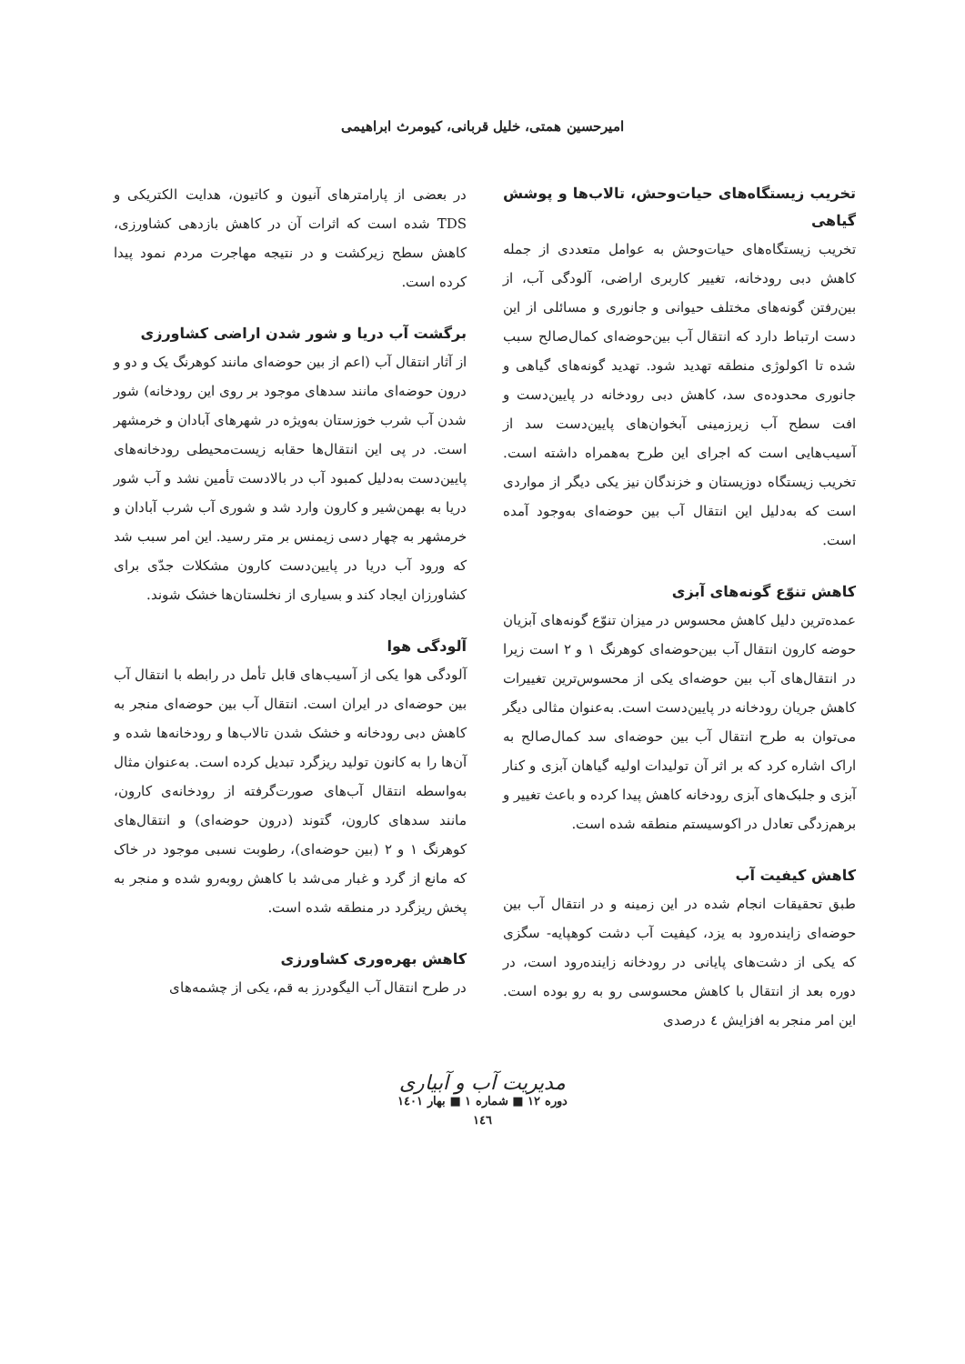امیرحسین همتی، خلیل قربانی، کیومرث ابراهیمی
تخریب زیستگاه‌های حیات‌وحش، تالاب‌ها و پوشش گیاهی
تخریب زیستگاه‌های حیات‌وحش به عوامل متعددی از جمله کاهش دبی رودخانه، تغییر کاربری اراضی، آلودگی آب، از بین‌رفتن گونه‌های مختلف حیوانی و جانوری و مسائلی از این دست ارتباط دارد که انتقال آب بین‌حوضه‌ای کمال‌صالح سبب شده تا اکولوژی منطقه تهدید شود. تهدید گونه‌های گیاهی و جانوری محدوده‌ی سد، کاهش دبی رودخانه در پایین‌دست و افت سطح آب زیرزمینی آبخوان‌های پایین‌دست سد از آسیب‌هایی است که اجرای این طرح به‌همراه داشته است. تخریب زیستگاه دوزیستان و خزندگان نیز یکی دیگر از مواردی است که به‌دلیل این انتقال آب بین حوضه‌ای به‌وجود آمده است.
کاهش تنوّع گونه‌های آبزی
عمده‌ترین دلیل کاهش محسوس در میزان تنوّع گونه‌های آبزیان حوضه کارون انتقال آب بین‌حوضه‌ای کوهرنگ ۱ و ۲ است زیرا در انتقال‌های آب بین حوضه‌ای یکی از محسوس‌ترین تغییرات کاهش جریان رودخانه در پایین‌دست است. به‌عنوان مثالی دیگر می‌توان به طرح انتقال آب بین حوضه‌ای سد کمال‌صالح به اراک اشاره کرد که بر اثر آن تولیدات اولیه گیاهان آبزی و کنار آبزی و جلبک‌های آبزی رودخانه کاهش پیدا کرده و باعث تغییر و برهم‌زدگی تعادل در اکوسیستم منطقه شده است.
کاهش کیفیت آب
طبق تحقیقات انجام شده در این زمینه و در انتقال آب بین حوضه‌ای زاینده‌رود به یزد، کیفیت آب دشت کوهپایه- سگزی که یکی از دشت‌های پایانی در رودخانه زاینده‌رود است، در دوره بعد از انتقال با کاهش محسوسی رو به رو بوده است. این امر منجر به افزایش ٤ درصدی
در بعضی از پارامترهای آنیون و کاتیون، هدایت الکتریکی و TDS شده است که اثرات آن در کاهش بازدهی کشاورزی، کاهش سطح زیرکشت و در نتیجه مهاجرت مردم نمود پیدا کرده است.
برگشت آب دریا و شور شدن اراضی کشاورزی
از آثار انتقال آب (اعم از بین حوضه‌ای مانند کوهرنگ یک و دو و درون حوضه‌ای مانند سدهای موجود بر روی این رودخانه) شور شدن آب شرب خوزستان به‌ویژه در شهرهای آبادان و خرمشهر است. در پی این انتقال‌ها حقابه زیست‌محیطی رودخانه‌های پایین‌دست به‌دلیل کمبود آب در بالادست تأمین نشد و آب شور دریا به بهمن‌شیر و کارون وارد شد و شوری آب شرب آبادان و خرمشهر به چهار دسی زیمنس بر متر رسید. این امر سبب شد که ورود آب دریا در پایین‌دست کارون مشکلات جدّی برای کشاورزان ایجاد کند و بسیاری از نخلستان‌ها خشک شوند.
آلودگی هوا
آلودگی هوا یکی از آسیب‌های قابل تأمل در رابطه با انتقال آب بین حوضه‌ای در ایران است. انتقال آب بین حوضه‌ای منجر به کاهش دبی رودخانه و خشک شدن تالاب‌ها و رودخانه‌ها شده و آن‌ها را به کانون تولید ریزگرد تبدیل کرده است. به‌عنوان مثال به‌واسطه انتقال آب‌های صورت‌گرفته از رودخانه‌ی کارون، مانند سدهای کارون، گتوند (درون حوضه‌ای) و انتقال‌های کوهرنگ ۱ و ۲ (بین حوضه‌ای)، رطوبت نسبی موجود در خاک که مانع از گرد و غبار می‌شد با کاهش روبه‌رو شده و منجر به پخش ریزگرد در منطقه شده است.
کاهش بهره‌وری کشاورزی
در طرح انتقال آب الیگودرز به قم، یکی از چشمه‌های
مدیریت آب و آبیاری
دوره ۱۲ ■ شماره ۱ ■ بهار ۱٤٠۱
۱٤٦